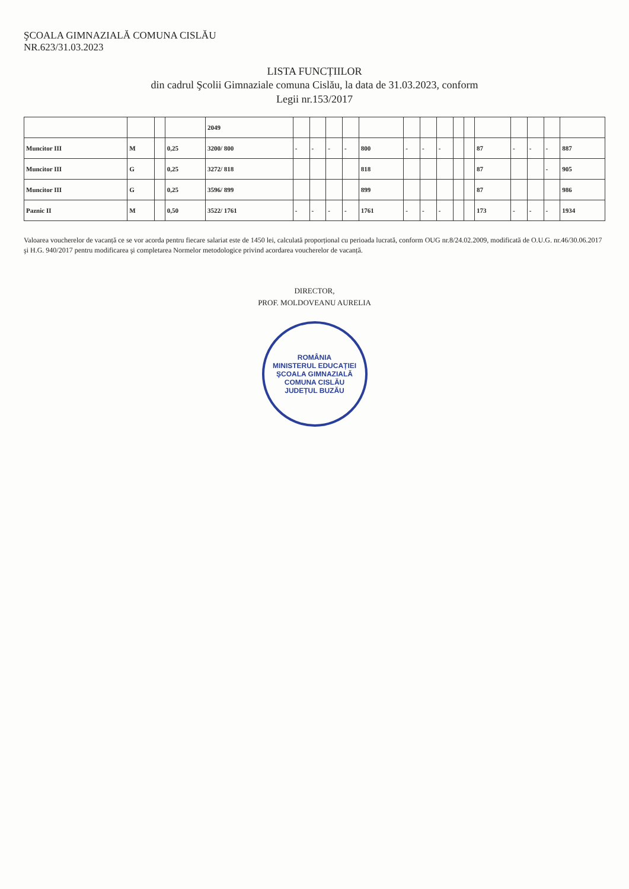ŞCOALA GIMNAZIALĂ COMUNA CISLĂU
NR.623/31.03.2023
LISTA FUNCȚIILOR
din cadrul Şcolii Gimnaziale comuna Cislău, la data de 31.03.2023, conform
Legii nr.153/2017
| | | | | 2049 | | | | | | | | | | | | | | | |
| Muncitor III | M | | 0,25 | 3200/ 800 | - | - | - | - | 800 | - | - | - | | | 87 | - | - | - | 887 |
| Muncitor III | G | | 0,25 | 3272/ 818 | | | | | 818 | | | | | | 87 | | | - | 905 |
| Muncitor III | G | | 0,25 | 3596/ 899 | | | | | 899 | | | | | | 87 | | | | 986 |
| Paznic II | M | | 0,50 | 3522/ 1761 | - | - | - | - | 1761 | - | - | - | | | 173 | - | - | - | 1934 |
Valoarea voucherelor de vacanță ce se vor acorda pentru fiecare salariat este de 1450 lei, calculată proporțional cu perioada lucrată, conform OUG nr.8/24.02.2009, modificată de O.U.G. nr.46/30.06.2017 şi H.G. 940/2017 pentru modificarea şi completarea Normelor metodologice privind acordarea voucherelor de vacanță.
DIRECTOR,
PROF. MOLDOVEANU AURELIA
ROMÂNIA
MINISTERUL EDUCAȚIEI
ŞCOALA GIMNAZIALĂ
COMUNA CISLĂU
JUDEȚUL BUZĂU